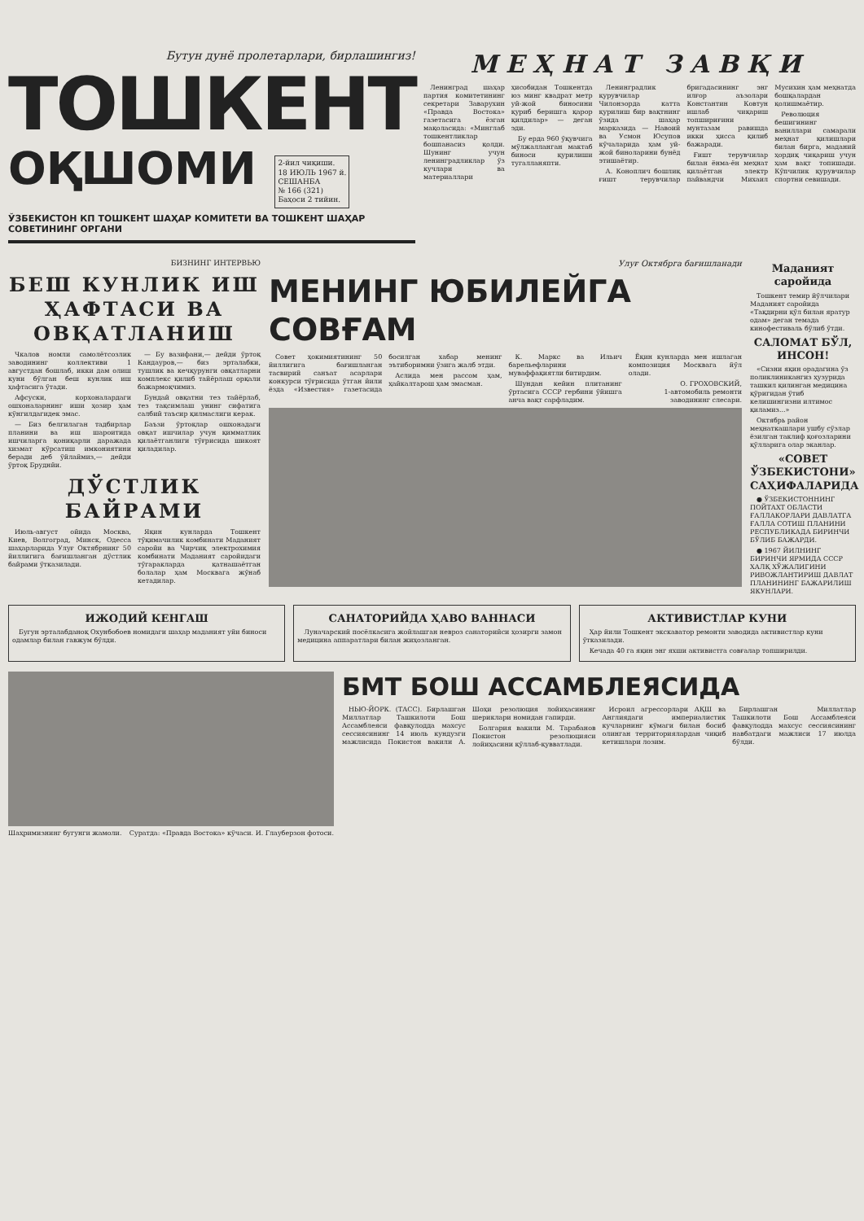Бутун дунё пролетарлари, бирлашингиз!
ТОШКЕНТ
ОҚШОМИ
2-йил чиқиши.
18 ИЮЛЬ 1967 й.
СЕШАНБА
№ 166 (321)
Баҳоси 2 тийин.
ЎЗБЕКИСТОН КП ТОШКЕНТ ШАҲАР КОМИТЕТИ ВА ТОШКЕНТ ШАҲАР СОВЕТИНИНГ ОРГАНИ
МЕҲНАТ ЗАВҚИ
Ленинград шаҳар партия комитетининг секретари Заварухин «Правда Востока» газетасига ёзган мақоласида: «Минглаб тошкентликлар бошпанасиз қолди. Шунинг учун ленинградликлар ўз кучлари ва материаллари ҳисобидан Тошкентда юз минг квадрат метр уй-жой биносини қуриб беришга қарор қилдилар» — деган эди.
Бу ерда 960 ўқувчига мўлжалланган мактаб биноси қурилиши тугалланяпти.
Ленинградлик қурувчилар Чилонзорда катта қурилиш бир вақтнинг ўзида шаҳар марказида — Навоий ва Усмон Юсупов кўчаларида ҳам уй-жой биноларини бунёд этишаётир.
А. Коноплич бошлиқ ғишт терувчилар бригадасининг энг илғор аъзолари Константин Ковтун ишлаб чиқариш топшириғини мунтазам равишда икки ҳисса қилиб бажаради.
Ғишт терувчилар билан ёнма-ён меҳнат қилаётган электр пайвандчи Михаил Мусихин ҳам меҳнатда бошқалардан қолишмаётир.
Революция бешигининг ваниллари самарали меҳнат қилишлари билан бирга, маданий ҳордиқ чиқариш учун ҳам вақт топишади. Кўпчилик қурувчилар спортни севишади.
БИЗНИНГ ИНТЕРВЬЮ
БЕШ КУНЛИК ИШ ҲАФТАСИ ВА ОВҚАТЛАНИШ
Чкалов номли самолётсозлик заводининг коллективи 1 августдан бошлаб, икки дам олиш куни бўлган беш кунлик иш ҳафтасига ўтади.
Афсуски, корхоналардаги ошхоналарнинг иши ҳозир ҳам кўнгилдагидек эмас.
— Биз белгилаган тадбирлар планини ва иш шароитида ишчиларга қониқарли даражада хизмат кўрсатиш имкониятини беради деб ўйлаймиз,— дейди ўртоқ Бруднйи.
— Бу вазифани,— дейди ўртоқ Кандауров,— биз эрталабки, тушлик ва кечқурунги овқатларни комплекс қилиб тайёрлаш орқали бажармоқчимиз.
Бундай овқатни тез тайёрлаб, тез тақсимлаш унинг сифатига салбий таъсир қилмаслиги керак.
Баъзи ўртоқлар ошхонадаги овқат ишчилар учун қимматлик қилаётганлиги тўғрисида шикоят қиладилар.
ДЎСТЛИК БАЙРАМИ
Июль-август ойида Москва, Киев, Волгоград, Минск, Одесса шаҳарларида Улуғ Октябрнинг 50 йиллигига бағишланган дўстлик байрами ўтказилади.
Яқин кунларда Тошкент тўқимачилик комбинати Маданият саройи ва Чирчиқ электрохимия комбинати Маданият саройидаги тўгаракларда қатнашаётган болалар ҳам Москвага жўнаб кетадилар.
Улуғ Октябрга бағишланади
МЕНИНГ ЮБИЛЕЙГА СОВҒАМ
Совет ҳокимиятининг 50 йиллигига бағишланган тасвирий санъат асарлари конкурси тўғрисида ўтган йили ёзда «Известия» газетасида босилган хабар менинг эътиборимни ўзига жалб этди.
Аслида мен рассом ҳам, ҳайкалтарош ҳам эмасман.
К. Маркс ва Ильич барельефларини муваффақиятли битирдим.
Шундан кейин плитанинг ўртасига СССР гербини ўйишга анча вақт сарфладим.
Ёқин кунларда мен ишлаган композиция Москвага йўл олади.
О. ГРОХОВСКИЙ,
1-автомобиль ремонти заводининг слесари.
Маданият саройида
Тошкент темир йўлчилари Маданият саройида «Тақдирни қўл билан яратур одам» деган темада кинофестиваль бўлиб ўтди.
САЛОМАТ БЎЛ, ИНСОН!
«Сизни яқин орадагина ўз поликлиникангиз ҳузурида ташкил қилинган медицина қўригидан ўтиб келишингизни илтимос қиламиз...»
Октябрь район меҳнаткашлари ушбу сўзлар ёзилган таклиф қоғозларини қўлларига олар эканлар.
«СОВЕТ ЎЗБЕКИСТОНИ» САҲИФАЛАРИДА
● ЎЗБЕКИСТОННИНГ ПОЙТАХТ ОБЛАСТИ ҒАЛЛАКОРЛАРИ ДАВЛАТГА ҒАЛЛА СОТИШ ПЛАНИНИ РЕСПУБЛИКАДА БИРИНЧИ БЎЛИБ БАЖАРДИ.
● 1967 ЙИЛНИНГ БИРИНЧИ ЯРМИДА СССР ХАЛҚ ХЎЖАЛИГИНИ РИВОЖЛАНТИРИШ ДАВЛАТ ПЛАНИНИНГ БАЖАРИЛИШ ЯКУНЛАРИ.
ИЖОДИЙ КЕНГАШ
Бугун эрталабданоқ Охунбобоев номидаги шаҳар маданият уйи биноси одамлар билан гавжум бўлди.
САНАТОРИЙДА ҲАВО ВАННАСИ
Луначарский посёлкасига жойлашган невроз санаторийси ҳозирги замон медицина аппаратлари билан жиҳозланган.
АКТИВИСТЛАР КУНИ
Ҳар йили Тошкент экскаватор ремонти заводида активистлар куни ўтказилади.
Кечада 40 га яқин энг яхши активистга совғалар топширилди.
Шаҳримизнинг бугунги жамоли. Суратда: «Правда Востока» кўчаси. И. Глауберзон фотоси.
БМТ БОШ АССАМБЛЕЯСИДА
НЬЮ-ЙОРК. (ТАСС). Бирлашган Миллатлар Ташкилоти Бош Ассамблеяси фавқулодда махсус сессиясининг 14 июль кундузги мажлисида Покистон вакили А. Шоҳи резолюция лойиҳасининг шериклари номидан гапирди.
Болгария вакили М. Тарабанов Покистон резолюцияси лойиҳасини қўллаб-қувватлади.
Исроил агрессорлари АҚШ ва Англиядаги империалистик кучларнинг кўмаги билан босиб олинган территориялардан чиқиб кетишлари лозим.
Бирлашган Миллатлар Ташкилоти Бош Ассамблеяси фавқулодда махсус сессиясининг навбатдаги мажлиси 17 июлда бўлди.